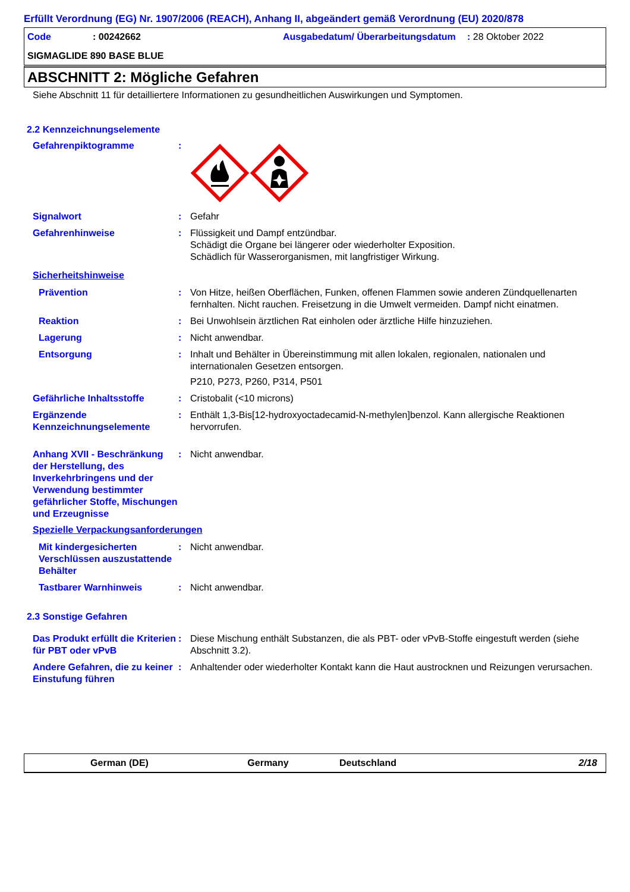Erfüllt Verordnung (EG) Nr. 1907/2006 (REACH), Anhang II, abgeändert gemäß Verordnung (EU) 2020/878
Code
: 00242662
Ausgabedatum/ Überarbeitungsdatum
: 28 Oktober 2022
SIGMAGLIDE 890 BASE BLUE
ABSCHNITT 2: Mögliche Gefahren
Siehe Abschnitt 11 für detailliertere Informationen zu gesundheitlichen Auswirkungen und Symptomen.
2.2 Kennzeichnungselemente
Gefahrenpiktogramme
:
Signalwort
:
Gefahr
Gefahrenhinweise
:
Flüssigkeit und Dampf entzündbar.
Schädigt die Organe bei längerer oder wiederholter Exposition.
Schädlich für Wasserorganismen, mit langfristiger Wirkung.
Sicherheitshinweise
Prävention
:
Von Hitze, heißen Oberflächen, Funken, offenen Flammen sowie anderen Zündquellenarten fernhalten. Nicht rauchen. Freisetzung in die Umwelt vermeiden. Dampf nicht einatmen.
Reaktion
:
Bei Unwohlsein ärztlichen Rat einholen oder ärztliche Hilfe hinzuziehen.
Lagerung
:
Nicht anwendbar.
Entsorgung
:
Inhalt und Behälter in Übereinstimmung mit allen lokalen, regionalen, nationalen und internationalen Gesetzen entsorgen.
P210, P273, P260, P314, P501
Gefährliche Inhaltsstoffe
:
Cristobalit (<10 microns)
Ergänzende Kennzeichnungselemente
:
Enthält 1,3-Bis[12-hydroxyoctadecamid-N-methylen]benzol. Kann allergische Reaktionen hervorrufen.
Anhang XVII - Beschränkung der Herstellung, des Inverkehrbringens und der Verwendung bestimmter gefährlicher Stoffe, Mischungen und Erzeugnisse
:
Nicht anwendbar.
Spezielle Verpackungsanforderungen
Mit kindergesicherten Verschlüssen auszustattende Behälter
:
Nicht anwendbar.
Tastbarer Warnhinweis
:
Nicht anwendbar.
2.3 Sonstige Gefahren
Das Produkt erfüllt die Kriterien für PBT oder vPvB
:
Diese Mischung enthält Substanzen, die als PBT- oder vPvB-Stoffe eingestuft werden (siehe Abschnitt 3.2).
Andere Gefahren, die zu keiner Einstufung führen
:
Anhaltender oder wiederholter Kontakt kann die Haut austrocknen und Reizungen verursachen.
German (DE) Germany Deutschland 2/18